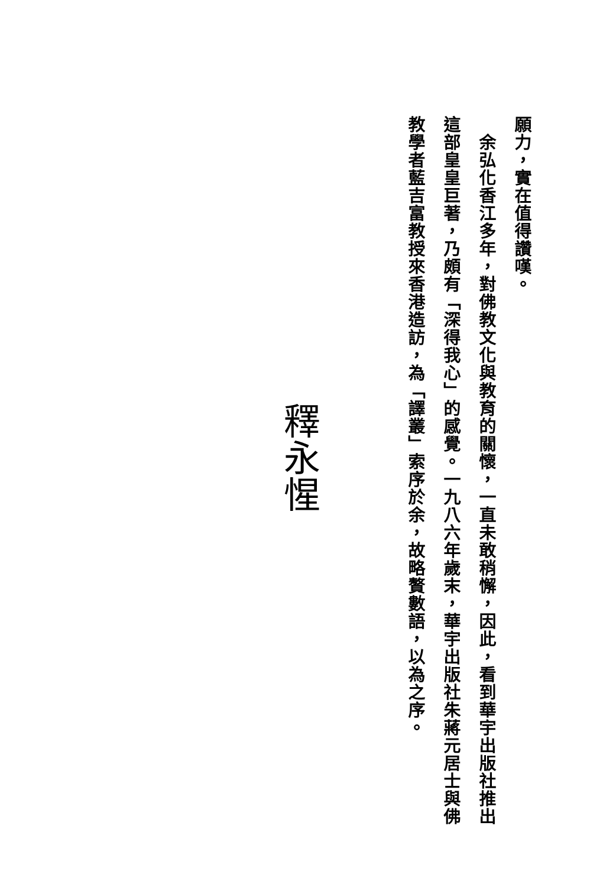願力，實在值得讚嘆。
　余弘化香江多年，對佛教文化與教育的關懷，一直未敢稍懈，因此，看到華宇出版社推出這部皇皇巨著，乃頗有「深得我心」的感覺。一九八六年歲末，華宇出版社朱蔣元居士與佛教學者藍吉富教授來香港造訪，為「譯叢」索序於余，故略贅數語，以為之序。
釋永惺